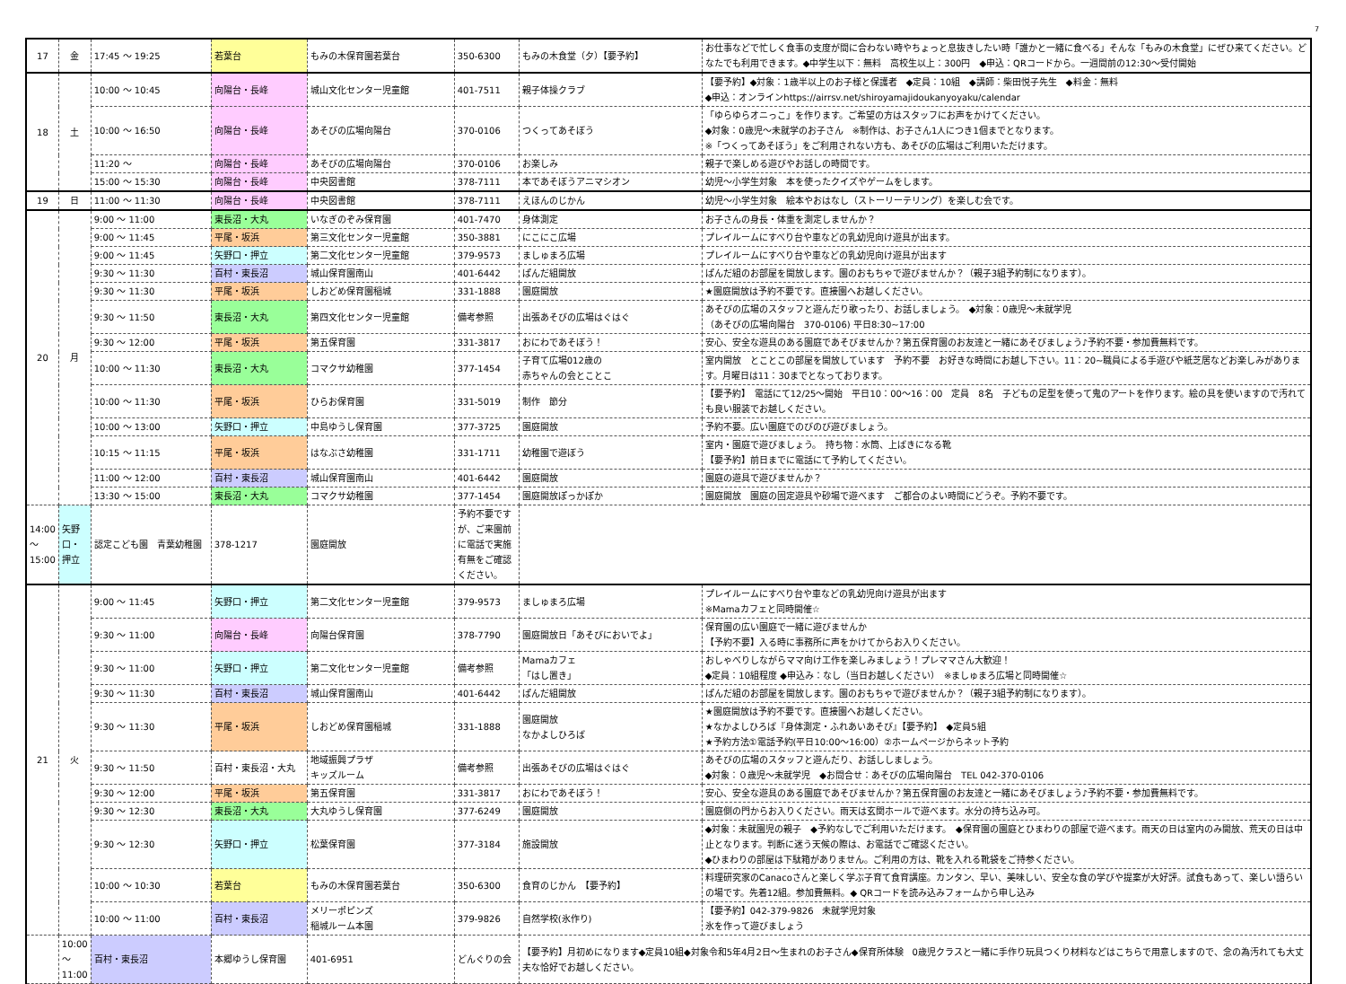7
| 17 | 金 | 17:45 ～ 19:25 | 若葉台 | もみの木保育園若葉台 | 350-6300 | もみの木食堂（夕）【要予約】 | お仕事などで忙しく食事の支度が間に合わない時やちょっと息抜きしたい時「誰かと一緒に食べる」そんな「もみの木食堂」にぜひ来てください。どなたでも利用できます。◆中学生以下：無料 高校生以上：300円 ◆申込：QRコードから。一週間前の12:30～受付開始 |
| 18 | 土 | 10:00 ～ 10:45 | 向陽台・長峰 | 城山文化センター児童館 | 401-7511 | 親子体操クラブ | 【要予約】◆対象：1歳半以上のお子様と保護者 ◆定員：10組 ◆講師：柴田悦子先生 ◆料金：無料 ◆申込：オンラインhttps://airrsv.net/shiroyamajidoukanyoyaku/calendar |
| | | 10:00 ～ 16:50 | 向陽台・長峰 | あそびの広場向陽台 | 370-0106 | つくってあそぼう | 「ゆらゆらオニっこ」を作ります。ご希望の方はスタッフにお声をかけてください。 ◆対象：0歳児～未就学のお子さん ※制作は、お子さん1人につき1個までとなります。 ※「つくってあそぼう」をご利用されない方も、あそびの広場はご利用いただけます。 |
| | | 11:20 ～ | 向陽台・長峰 | あそびの広場向陽台 | 370-0106 | お楽しみ | 親子で楽しめる遊びやお話しの時間です。 |
| | | 15:00 ～ 15:30 | 向陽台・長峰 | 中央図書館 | 378-7111 | 本であそぼうアニマシオン | 幼児～小学生対象 本を使ったクイズやゲームをします。 |
| 19 | 日 | 11:00 ～ 11:30 | 向陽台・長峰 | 中央図書館 | 378-7111 | えほんのじかん | 幼児～小学生対象 絵本やおはなし（ストーリーテリング）を楽しむ会です。 |
| 20 | 月 | 9:00 ～ 11:00 | 東長沼・大丸 | いなぎのぞみ保育園 | 401-7470 | 身体測定 | お子さんの身長・体重を測定しませんか？ |
| | | 9:00 ～ 11:45 | 平尾・坂浜 | 第三文化センター児童館 | 350-3881 | にこにこ広場 | プレイルームにすべり台や車などの乳幼児向け遊具が出ます。 |
| | | 9:00 ～ 11:45 | 矢野口・押立 | 第二文化センター児童館 | 379-9573 | ましゅまろ広場 | プレイルームにすべり台や車などの乳幼児向け遊具が出ます |
| | | 9:30 ～ 11:30 | 百村・東長沼 | 城山保育園南山 | 401-6442 | ぱんだ組開放 | ぱんだ組のお部屋を開放します。園のおもちゃで遊びませんか？（親子3組予約制になります）。 |
| | | 9:30 ～ 11:30 | 平尾・坂浜 | しおどめ保育園稲城 | 331-1888 | 園庭開放 | ★園庭開放は予約不要です。直接園へお越しください。 |
| | | 9:30 ～ 11:50 | 東長沼・大丸 | 第四文化センター児童館 | 備考参照 | 出張あそびの広場はぐはぐ | あそびの広場のスタッフと遊んだり歌ったり、お話しましょう。 ◆対象：0歳児～未就学児 （あそびの広場向陽台 370-0106) 平日8:30~17:00 |
| | | 9:30 ～ 12:00 | 平尾・坂浜 | 第五保育園 | 331-3817 | おにわであそぼう！ | 安心、安全な遊具のある園庭であそびませんか？第五保育園のお友達と一緒にあそびましょう♪予約不要・参加費無料です。 |
| | | 10:00 ～ 11:30 | 東長沼・大丸 | コマクサ幼稚園 | 377-1454 | 子育て広場012歳の 赤ちゃんの会とことこ | 室内開放 とことこの部屋を開放しています 予約不要 お好きな時間にお越し下さい。11：20~職員による手遊びや紙芝居などお楽しみがあります。月曜日は11：30までとなっております。 |
| | | 10:00 ～ 11:30 | 平尾・坂浜 | ひらお保育園 | 331-5019 | 制作 節分 | 【要予約】 電話にて12/25～開始 平日10：00～16：00 定員 8名 子どもの足型を使って鬼のアートを作ります。絵の具を使いますので汚れても良い服装でお越しください。 |
| | | 10:00 ～ 13:00 | 矢野口・押立 | 中島ゆうし保育園 | 377-3725 | 園庭開放 | 予約不要。広い園庭でのびのび遊びましょう。 |
| | | 10:15 ～ 11:15 | 平尾・坂浜 | はなぶさ幼稚園 | 331-1711 | 幼稚園で遊ぼう | 室内・園庭で遊びましょう。 持ち物：水筒、上ばきになる靴 【要予約】前日までに電話にて予約してください。 |
| | | 11:00 ～ 12:00 | 百村・東長沼 | 城山保育園南山 | 401-6442 | 園庭開放 | 園庭の遊具で遊びませんか？ |
| | | 13:30 ～ 15:00 | 東長沼・大丸 | コマクサ幼稚園 | 377-1454 | 園庭開放ぽっかぽか | 園庭開放 園庭の固定遊具や砂場で遊べます ご都合のよい時間にどうぞ。予約不要です。 |
| 14:00 ～ 15:00 | 矢野口・押立 | 認定こども園 青葉幼稚園 | 378-1217 | 園庭開放 | 予約不要ですが、ご来園前に電話で実施有無をご確認ください。 | | |
| 21 | 火 | 9:00 ～ 11:45 | 矢野口・押立 | 第二文化センター児童館 | 379-9573 | ましゅまろ広場 | プレイルームにすべり台や車などの乳幼児向け遊具が出ます ※Mamaカフェと同時開催☆ |
| | | 9:30 ～ 11:00 | 向陽台・長峰 | 向陽台保育園 | 378-7790 | 園庭開放日「あそびにおいでよ」 | 保育園の広い園庭で一緒に遊びませんか 【予約不要】入る時に事務所に声をかけてからお入りください。 |
| | | 9:30 ～ 11:00 | 矢野口・押立 | 第二文化センター児童館 | 備考参照 | Mamaカフェ 「はし置き」 | おしゃべりしながらママ向け工作を楽しみましょう！プレママさん大歓迎！ ◆定員：10組程度 ◆申込み：なし（当日お越しください） ※ましゅまろ広場と同時開催☆ |
| | | 9:30 ～ 11:30 | 百村・東長沼 | 城山保育園南山 | 401-6442 | ぱんだ組開放 | ぱんだ組のお部屋を開放します。園のおもちゃで遊びませんか？（親子3組予約制になります）。 |
| | | 9:30 ～ 11:30 | 平尾・坂浜 | しおどめ保育園稲城 | 331-1888 | 園庭開放 なかよしひろば | ★園庭開放は予約不要です。直接園へお越しください。 ★なかよしひろば『身体測定・ふれあいあそび』【要予約】 ◆定員5組 ★予約方法①電話予約(平日10:00～16:00）②ホームページからネット予約 |
| | | 9:30 ～ 11:50 | 百村・東長沼・大丸 | 地域振興プラザ キッズルーム | 備考参照 | 出張あそびの広場はぐはぐ | あそびの広場のスタッフと遊んだり、お話ししましょう。 ◆対象：０歳児～未就学児 ◆お問合せ：あそびの広場向陽台 TEL 042-370-0106 |
| | | 9:30 ～ 12:00 | 平尾・坂浜 | 第五保育園 | 331-3817 | おにわであそぼう！ | 安心、安全な遊具のある園庭であそびませんか？第五保育園のお友達と一緒にあそびましょう♪予約不要・参加費無料です。 |
| | | 9:30 ～ 12:30 | 東長沼・大丸 | 大丸ゆうし保育園 | 377-6249 | 園庭開放 | 園庭側の門からお入りください。雨天は玄関ホールで遊べます。水分の持ち込み可。 |
| | | 9:30 ～ 12:30 | 矢野口・押立 | 松葉保育園 | 377-3184 | 施設開放 | ◆対象：未就園児の親子 ◆予約なしでご利用いただけます。 ◆保育園の園庭とひまわりの部屋で遊べます。雨天の日は室内のみ開放、荒天の日は中止となります。判断に迷う天候の際は、お電話でご確認ください。 ◆ひまわりの部屋は下駄箱がありません。ご利用の方は、靴を入れる靴袋をご持参ください。 |
| | | 10:00 ～ 10:30 | 若葉台 | もみの木保育園若葉台 | 350-6300 | 食育のじかん 【要予約】 | 料理研究家のCanacoさんと楽しく学ぶ子育て食育講座。カンタン、早い、美味しい、安全な食の学びや提案が大好評。試食もあって、楽しい語らいの場です。先着12組。参加費無料。◆ QRコードを読み込みフォームから申し込み |
| | | 10:00 ～ 11:00 | 百村・東長沼 | メリーポピンズ 稲城ルーム本園 | 379-9826 | 自然学校(氷作り) | 【要予約】042-379-9826 未就学児対象 氷を作って遊びましょう |
| | 10:00 ～ 11:00 | 百村・東長沼 | 本郷ゆうし保育園 | 401-6951 | どんぐりの会 | 【要予約】月初めになります◆定員10組◆対象令和5年4月2日～生まれのお子さん◆保育所体験 0歳児クラスと一緒に手作り玩具つくり材料などはこちらで用意しますので、念の為汚れても大丈夫な恰好でお越しください。 | |